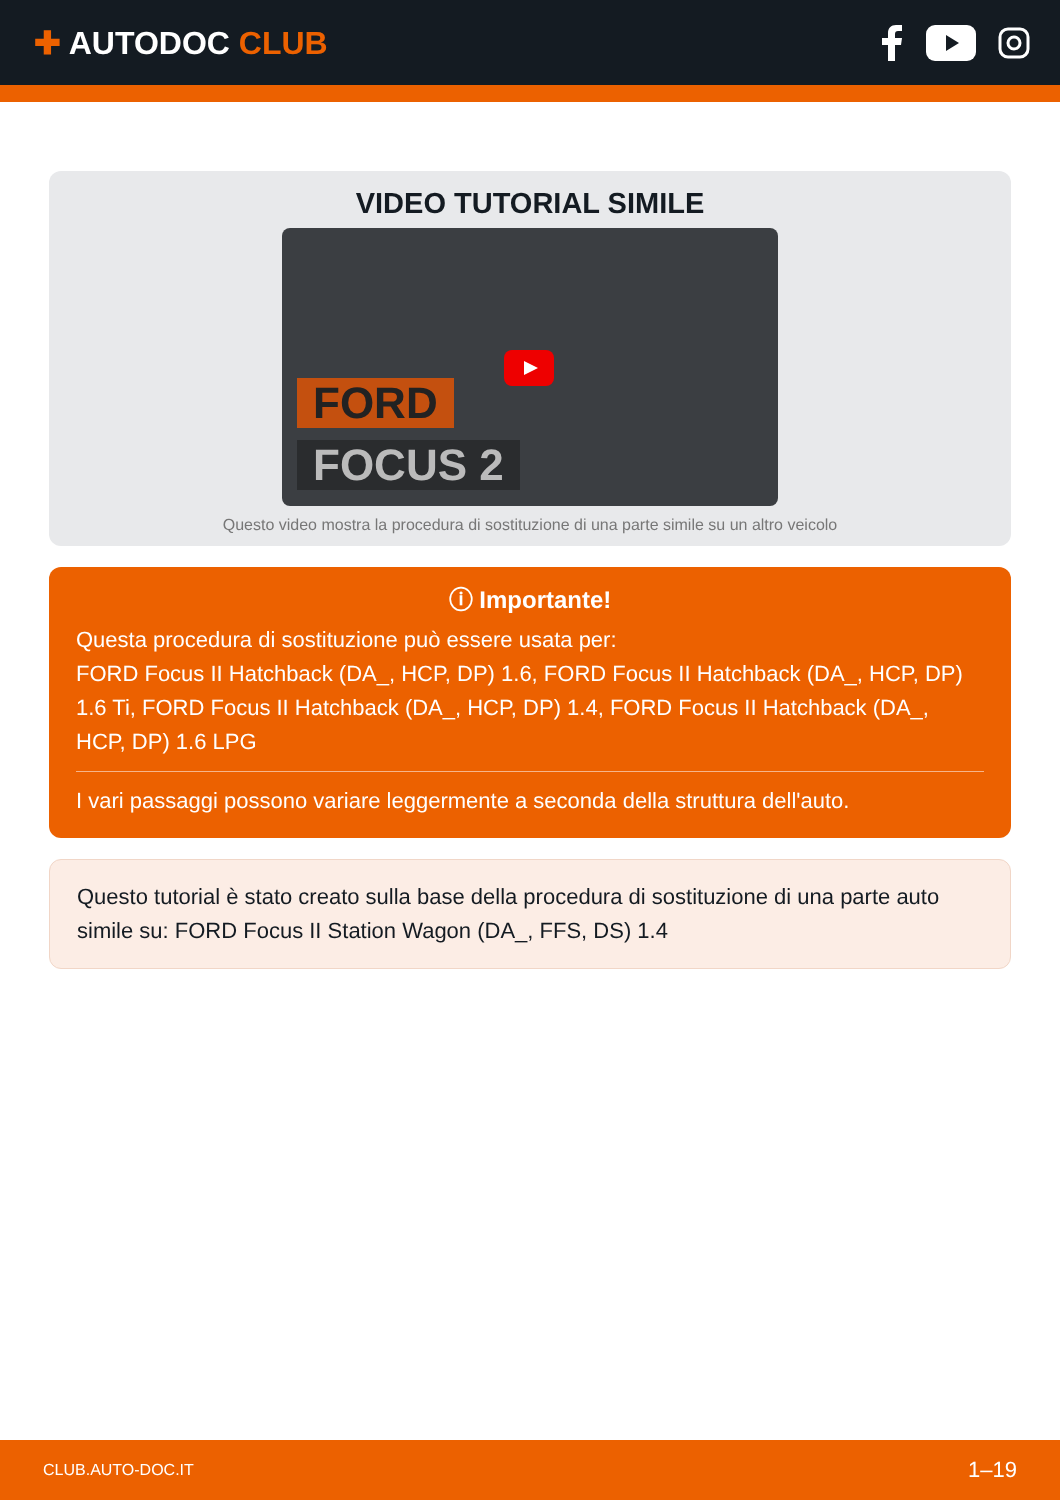✚ AUTODOC CLUB
VIDEO TUTORIAL SIMILE
FORD
FOCUS 2
Questo video mostra la procedura di sostituzione di una parte simile su un altro veicolo
ⓘ Importante!
Questa procedura di sostituzione può essere usata per:
FORD Focus II Hatchback (DA_, HCP, DP) 1.6, FORD Focus II Hatchback (DA_, HCP, DP) 1.6 Ti, FORD Focus II Hatchback (DA_, HCP, DP) 1.4, FORD Focus II Hatchback (DA_, HCP, DP) 1.6 LPG
I vari passaggi possono variare leggermente a seconda della struttura dell'auto.
Questo tutorial è stato creato sulla base della procedura di sostituzione di una parte auto simile su: FORD Focus II Station Wagon (DA_, FFS, DS) 1.4
CLUB.AUTO-DOC.IT 1–19